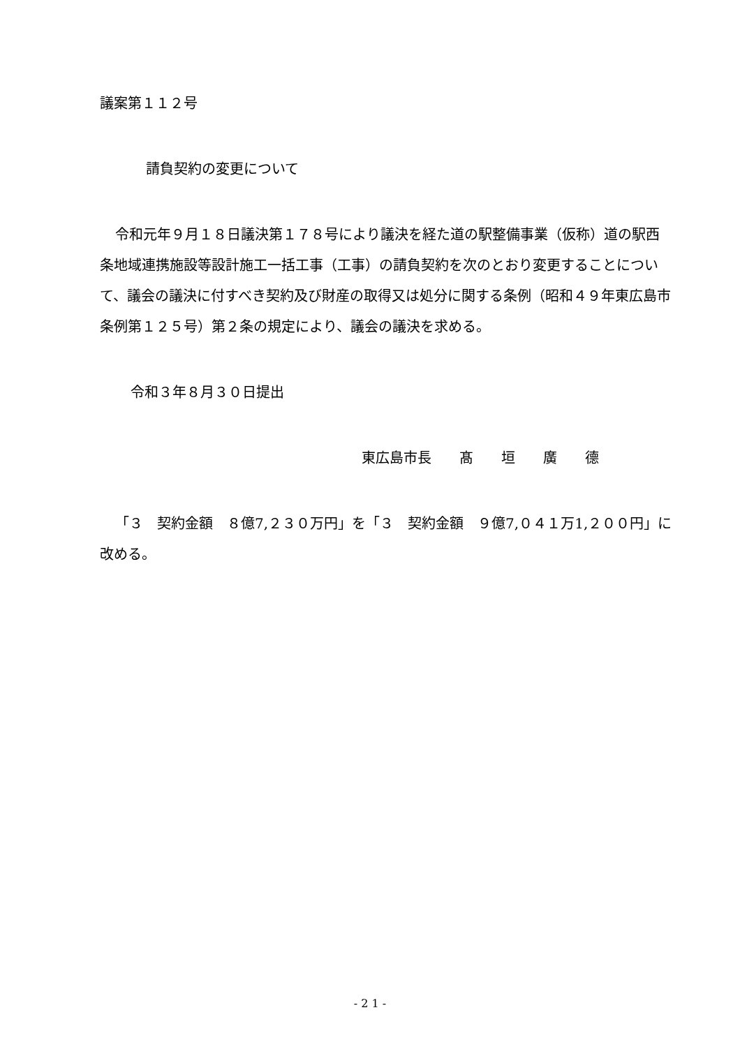議案第１１２号
請負契約の変更について
令和元年９月１８日議決第１７８号により議決を経た道の駅整備事業（仮称）道の駅西条地域連携施設等設計施工一括工事（工事）の請負契約を次のとおり変更することについて、議会の議決に付すべき契約及び財産の取得又は処分に関する条例（昭和４９年東広島市条例第１２５号）第２条の規定により、議会の議決を求める。
令和３年８月３０日提出
東広島市長　　髙　　垣　　廣　　德
「３　契約金額　８億7,２３０万円」を「３　契約金額　９億7,０４１万1,２００円」に改める。
- 2 1 -